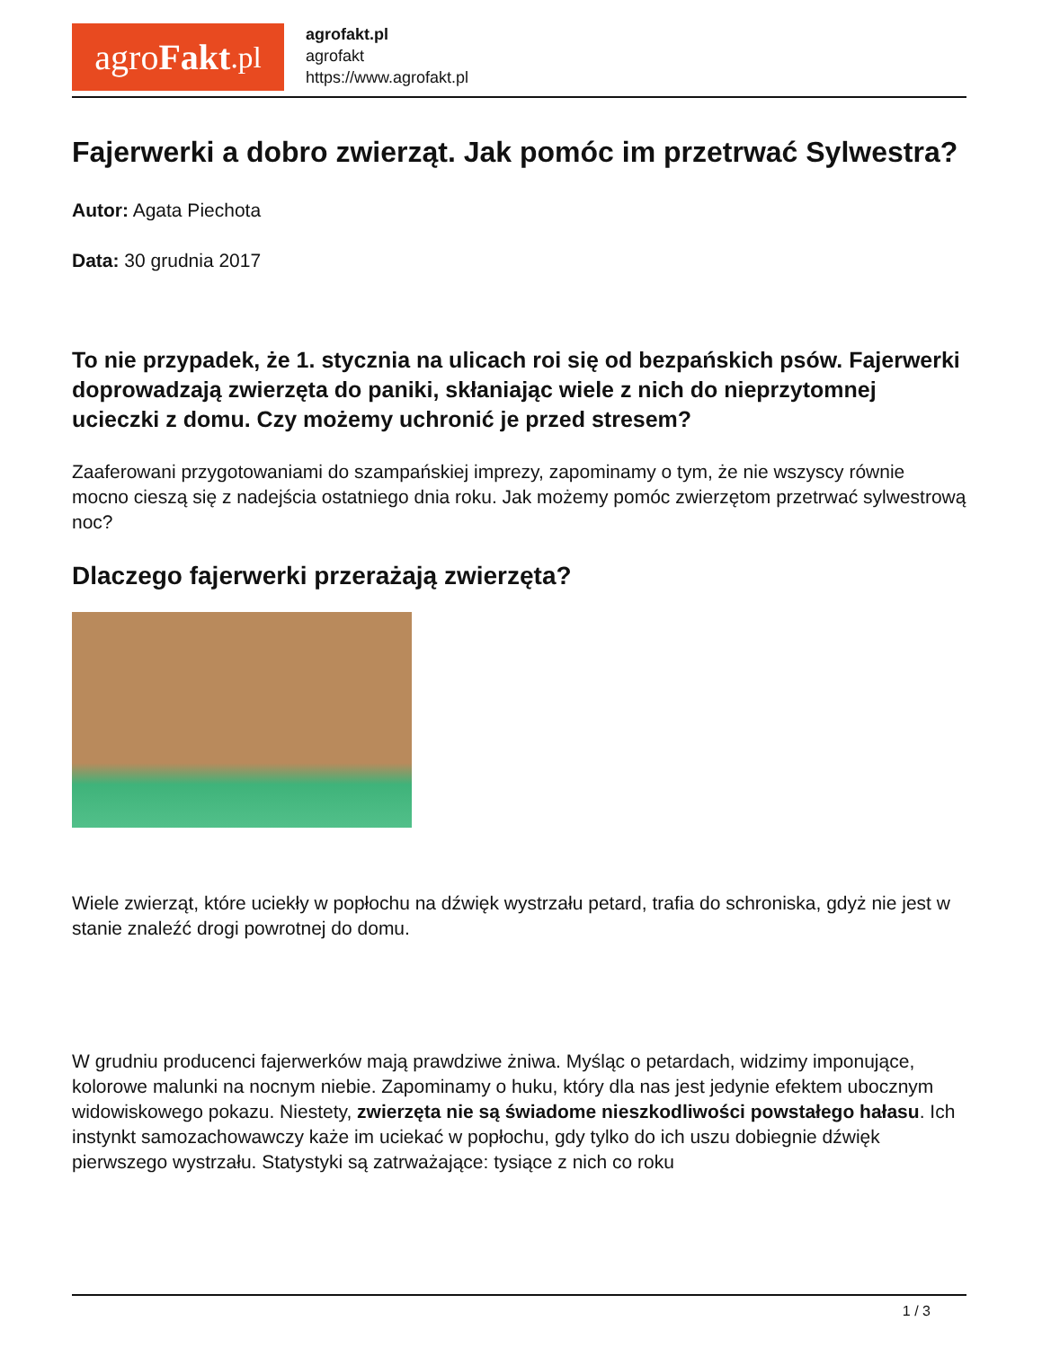agro Fakt.pl
agrofakt.pl
agrofakt
https://www.agrofakt.pl
Fajerwerki a dobro zwierząt. Jak pomóc im przetrwać Sylwestra?
Autor: Agata Piechota
Data: 30 grudnia 2017
To nie przypadek, że 1. stycznia na ulicach roi się od bezpańskich psów. Fajerwerki doprowadzają zwierzęta do paniki, skłaniając wiele z nich do nieprzytomnej ucieczki z domu. Czy możemy uchronić je przed stresem?
Zaaferowani przygotowaniami do szampańskiej imprezy, zapominamy o tym, że nie wszyscy równie mocno cieszą się z nadejścia ostatniego dnia roku. Jak możemy pomóc zwierzętom przetrwać sylwestrową noc?
Dlaczego fajerwerki przerażają zwierzęta?
Wiele zwierząt, które uciekły w popłochu na dźwięk wystrzału petard, trafia do schroniska, gdyż nie jest w stanie znaleźć drogi powrotnej do domu.
W grudniu producenci fajerwerków mają prawdziwe żniwa. Myśląc o petardach, widzimy imponujące, kolorowe malunki na nocnym niebie. Zapominamy o huku, który dla nas jest jedynie efektem ubocznym widowiskowego pokazu. Niestety, zwierzęta nie są świadome nieszkodliwości powstałego hałasu. Ich instynkt samozachowawczy każe im uciekać w popłochu, gdy tylko do ich uszu dobiegnie dźwięk pierwszego wystrzału. Statystyki są zatrważające: tysiące z nich co roku
1 / 3